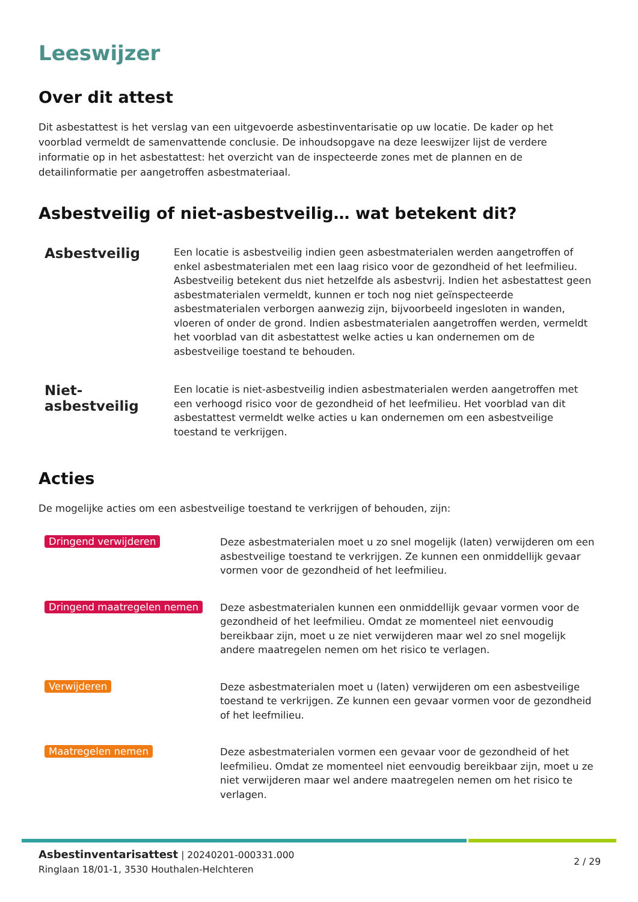Leeswijzer
Over dit attest
Dit asbestattest is het verslag van een uitgevoerde asbestinventarisatie op uw locatie. De kader op het voorblad vermeldt de samenvattende conclusie. De inhoudsopgave na deze leeswijzer lijst de verdere informatie op in het asbestattest: het overzicht van de inspecteerde zones met de plannen en de detailinformatie per aangetroffen asbestmateriaal.
Asbestveilig of niet-asbestveilig… wat betekent dit?
Asbestveilig
Een locatie is asbestveilig indien geen asbestmaterialen werden aangetroffen of enkel asbestmaterialen met een laag risico voor de gezondheid of het leefmilieu. Asbestveilig betekent dus niet hetzelfde als asbestvrij. Indien het asbestattest geen asbestmaterialen vermeldt, kunnen er toch nog niet geïnspecteerde asbestmaterialen verborgen aanwezig zijn, bijvoorbeeld ingesloten in wanden, vloeren of onder de grond. Indien asbestmaterialen aangetroffen werden, vermeldt het voorblad van dit asbestattest welke acties u kan ondernemen om de asbestveilige toestand te behouden.
Niet-asbestveilig
Een locatie is niet-asbestveilig indien asbestmaterialen werden aangetroffen met een verhoogd risico voor de gezondheid of het leefmilieu. Het voorblad van dit asbestattest vermeldt welke acties u kan ondernemen om een asbestveilige toestand te verkrijgen.
Acties
De mogelijke acties om een asbestveilige toestand te verkrijgen of behouden, zijn:
Dringend verwijderen
Deze asbestmaterialen moet u zo snel mogelijk (laten) verwijderen om een asbestveilige toestand te verkrijgen. Ze kunnen een onmiddellijk gevaar vormen voor de gezondheid of het leefmilieu.
Dringend maatregelen nemen
Deze asbestmaterialen kunnen een onmiddellijk gevaar vormen voor de gezondheid of het leefmilieu. Omdat ze momenteel niet eenvoudig bereikbaar zijn, moet u ze niet verwijderen maar wel zo snel mogelijk andere maatregelen nemen om het risico te verlagen.
Verwijderen
Deze asbestmaterialen moet u (laten) verwijderen om een asbestveilige toestand te verkrijgen. Ze kunnen een gevaar vormen voor de gezondheid of het leefmilieu.
Maatregelen nemen
Deze asbestmaterialen vormen een gevaar voor de gezondheid of het leefmilieu. Omdat ze momenteel niet eenvoudig bereikbaar zijn, moet u ze niet verwijderen maar wel andere maatregelen nemen om het risico te verlagen.
Asbestinventarisattest | 20240201-000331.000
Ringlaan 18/01-1, 3530 Houthalen-Helchteren
2 / 29